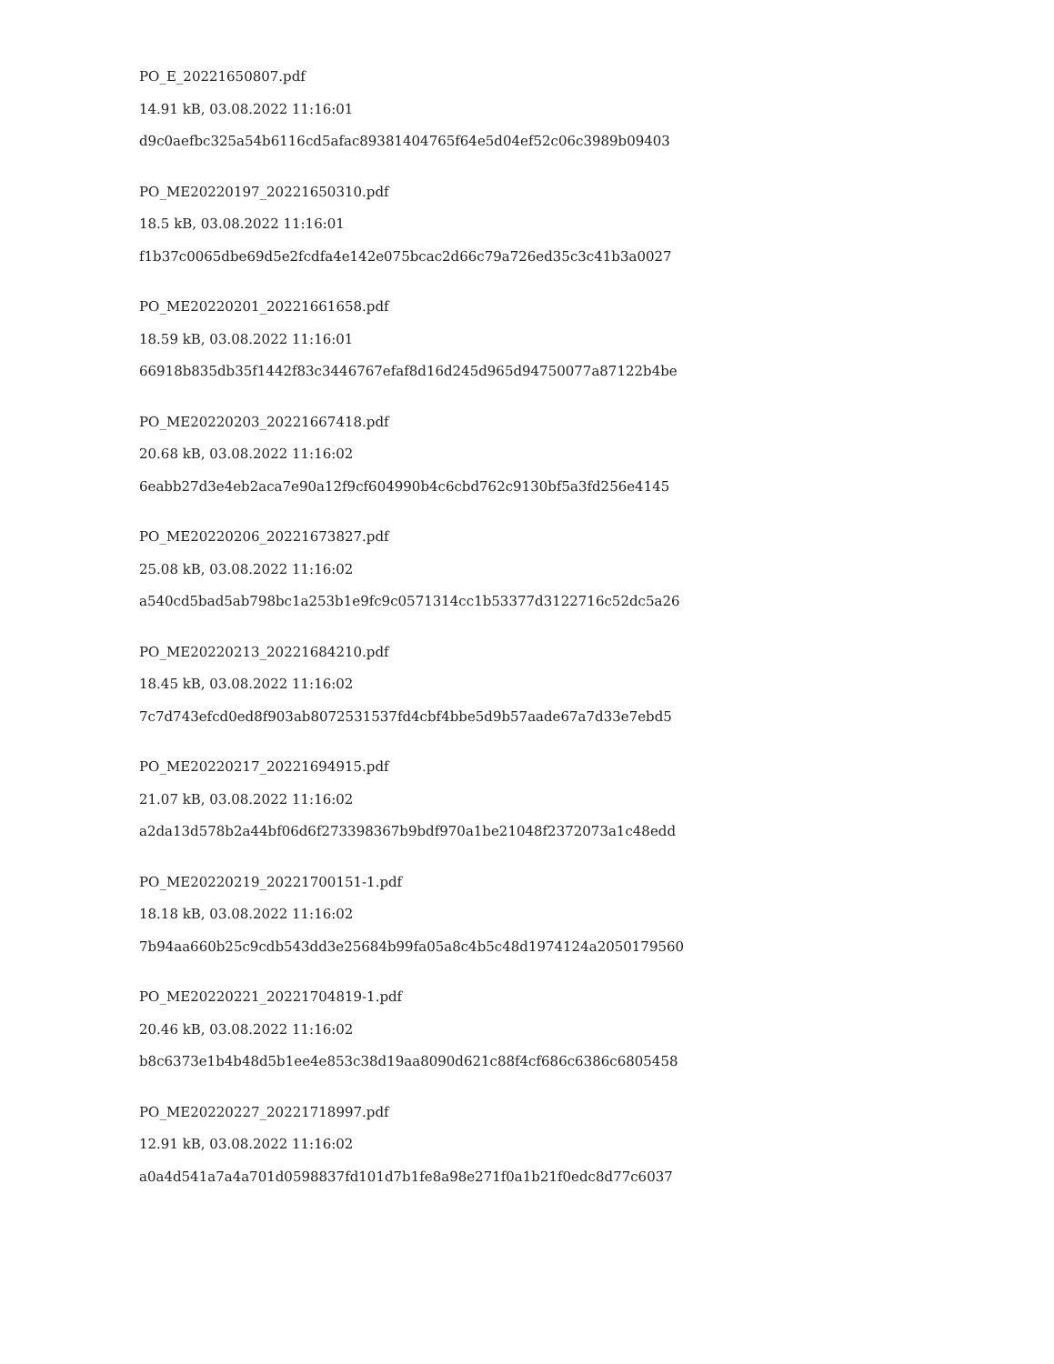PO_E_20221650807.pdf
14.91 kB, 03.08.2022 11:16:01
d9c0aefbc325a54b6116cd5afac89381404765f64e5d04ef52c06c3989b09403
PO_ME20220197_20221650310.pdf
18.5 kB, 03.08.2022 11:16:01
f1b37c0065dbe69d5e2fcdfa4e142e075bcac2d66c79a726ed35c3c41b3a0027
PO_ME20220201_20221661658.pdf
18.59 kB, 03.08.2022 11:16:01
66918b835db35f1442f83c3446767efaf8d16d245d965d94750077a87122b4be
PO_ME20220203_20221667418.pdf
20.68 kB, 03.08.2022 11:16:02
6eabb27d3e4eb2aca7e90a12f9cf604990b4c6cbd762c9130bf5a3fd256e4145
PO_ME20220206_20221673827.pdf
25.08 kB, 03.08.2022 11:16:02
a540cd5bad5ab798bc1a253b1e9fc9c0571314cc1b53377d3122716c52dc5a26
PO_ME20220213_20221684210.pdf
18.45 kB, 03.08.2022 11:16:02
7c7d743efcd0ed8f903ab8072531537fd4cbf4bbe5d9b57aade67a7d33e7ebd5
PO_ME20220217_20221694915.pdf
21.07 kB, 03.08.2022 11:16:02
a2da13d578b2a44bf06d6f273398367b9bdf970a1be21048f2372073a1c48edd
PO_ME20220219_20221700151-1.pdf
18.18 kB, 03.08.2022 11:16:02
7b94aa660b25c9cdb543dd3e25684b99fa05a8c4b5c48d1974124a2050179560
PO_ME20220221_20221704819-1.pdf
20.46 kB, 03.08.2022 11:16:02
b8c6373e1b4b48d5b1ee4e853c38d19aa8090d621c88f4cf686c6386c6805458
PO_ME20220227_20221718997.pdf
12.91 kB, 03.08.2022 11:16:02
a0a4d541a7a4a701d0598837fd101d7b1fe8a98e271f0a1b21f0edc8d77c6037